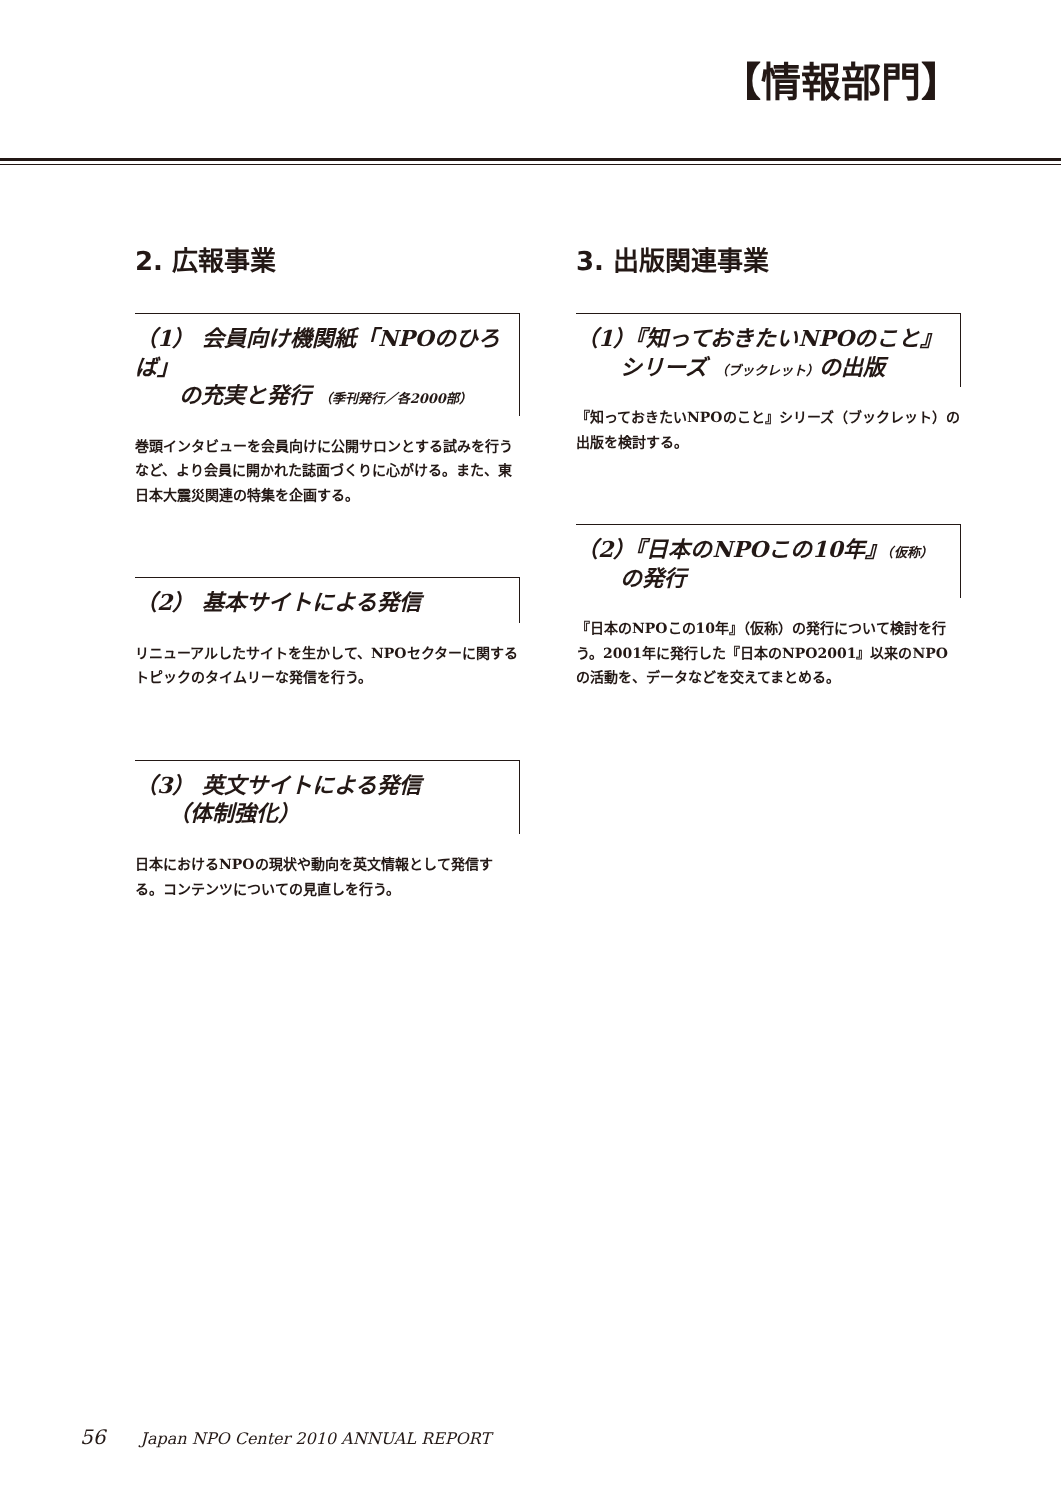【情報部門】
2. 広報事業
（1） 会員向け機関紙「NPOのひろば」
　　の充実と発行 （季刊発行／各2000部）
巻頭インタビューを会員向けに公開サロンとする試みを行うなど、より会員に開かれた誌面づくりに心がける。また、東日本大震災関連の特集を企画する。
（2） 基本サイトによる発信
リニューアルしたサイトを生かして、NPOセクターに関するトピックのタイムリーな発信を行う。
（3） 英文サイトによる発信
　　（体制強化）
日本におけるNPOの現状や動向を英文情報として発信する。コンテンツについての見直しを行う。
3. 出版関連事業
（1）『知っておきたいNPOのこと』
　　シリーズ （ブックレット）の出版
『知っておきたいNPOのこと』シリーズ（ブックレット）の出版を検討する。
（2）『日本のNPOこの10年』（仮称）
　　の発行
『日本のNPOこの10年』（仮称）の発行について検討を行う。2001年に発行した『日本のNPO2001』以来のNPOの活動を、データなどを交えてまとめる。
56 Japan NPO Center 2010 ANNUAL REPORT